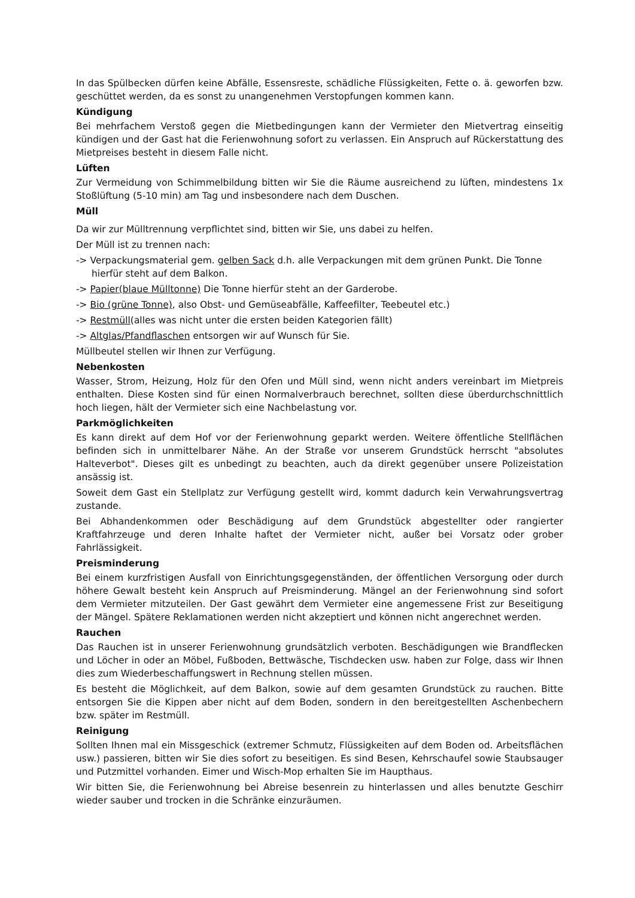In das Spülbecken dürfen keine Abfälle, Essensreste, schädliche Flüssigkeiten, Fette o. ä. geworfen bzw. geschüttet werden, da es sonst zu unangenehmen Verstopfungen kommen kann.
Kündigung
Bei mehrfachem Verstoß gegen die Mietbedingungen kann der Vermieter den Mietvertrag einseitig kündigen und der Gast hat die Ferienwohnung sofort zu verlassen. Ein Anspruch auf Rückerstattung des Mietpreises besteht in diesem Falle nicht.
Lüften
Zur Vermeidung von Schimmelbildung bitten wir Sie die Räume ausreichend zu lüften, mindestens 1x Stoßlüftung (5-10 min) am Tag und insbesondere nach dem Duschen.
Müll
Da wir zur Mülltrennung verpflichtet sind, bitten wir Sie, uns dabei zu helfen.
Der Müll ist zu trennen nach:
-> Verpackungsmaterial gem. gelben Sack d.h. alle Verpackungen mit dem grünen Punkt. Die Tonne hierfür steht auf dem Balkon.
-> Papier(blaue Mülltonne) Die Tonne hierfür steht an der Garderobe.
-> Bio (grüne Tonne), also Obst- und Gemüseabfälle, Kaffeefilter, Teebeutel etc.)
-> Restmüll(alles was nicht unter die ersten beiden Kategorien fällt)
-> Altglas/Pfandflaschen entsorgen wir auf Wunsch für Sie.
Müllbeutel stellen wir Ihnen zur Verfügung.
Nebenkosten
Wasser, Strom, Heizung, Holz für den Ofen und Müll sind, wenn nicht anders vereinbart im Mietpreis enthalten. Diese Kosten sind für einen Normalverbrauch berechnet, sollten diese überdurchschnittlich hoch liegen, hält der Vermieter sich eine Nachbelastung vor.
Parkmöglichkeiten
Es kann direkt auf dem Hof vor der Ferienwohnung geparkt werden. Weitere öffentliche Stellflächen befinden sich in unmittelbarer Nähe. An der Straße vor unserem Grundstück herrscht "absolutes Halteverbot". Dieses gilt es unbedingt zu beachten, auch da direkt gegenüber unsere Polizeistation ansässig ist.
Soweit dem Gast ein Stellplatz zur Verfügung gestellt wird, kommt dadurch kein Verwahrungsvertrag zustande.
Bei Abhandenkommen oder Beschädigung auf dem Grundstück abgestellter oder rangierter Kraftfahrzeuge und deren Inhalte haftet der Vermieter nicht, außer bei Vorsatz oder grober Fahrlässigkeit.
Preisminderung
Bei einem kurzfristigen Ausfall von Einrichtungsgegenständen, der öffentlichen Versorgung oder durch höhere Gewalt besteht kein Anspruch auf Preisminderung. Mängel an der Ferienwohnung sind sofort dem Vermieter mitzuteilen. Der Gast gewährt dem Vermieter eine angemessene Frist zur Beseitigung der Mängel. Spätere Reklamationen werden nicht akzeptiert und können nicht angerechnet werden.
Rauchen
Das Rauchen ist in unserer Ferienwohnung grundsätzlich verboten. Beschädigungen wie Brandflecken und Löcher in oder an Möbel, Fußboden, Bettwäsche, Tischdecken usw. haben zur Folge, dass wir Ihnen dies zum Wiederbeschaffungswert in Rechnung stellen müssen.
Es besteht die Möglichkeit, auf dem Balkon, sowie auf dem gesamten Grundstück zu rauchen. Bitte entsorgen Sie die Kippen aber nicht auf dem Boden, sondern in den bereitgestellten Aschenbechern bzw. später im Restmüll.
Reinigung
Sollten Ihnen mal ein Missgeschick (extremer Schmutz, Flüssigkeiten auf dem Boden od. Arbeitsflächen usw.) passieren, bitten wir Sie dies sofort zu beseitigen. Es sind Besen, Kehrschaufel sowie Staubsauger und Putzmittel vorhanden. Eimer und Wisch-Mop erhalten Sie im Haupthaus.
Wir bitten Sie, die Ferienwohnung bei Abreise besenrein zu hinterlassen und alles benutzte Geschirr wieder sauber und trocken in die Schränke einzuräumen.